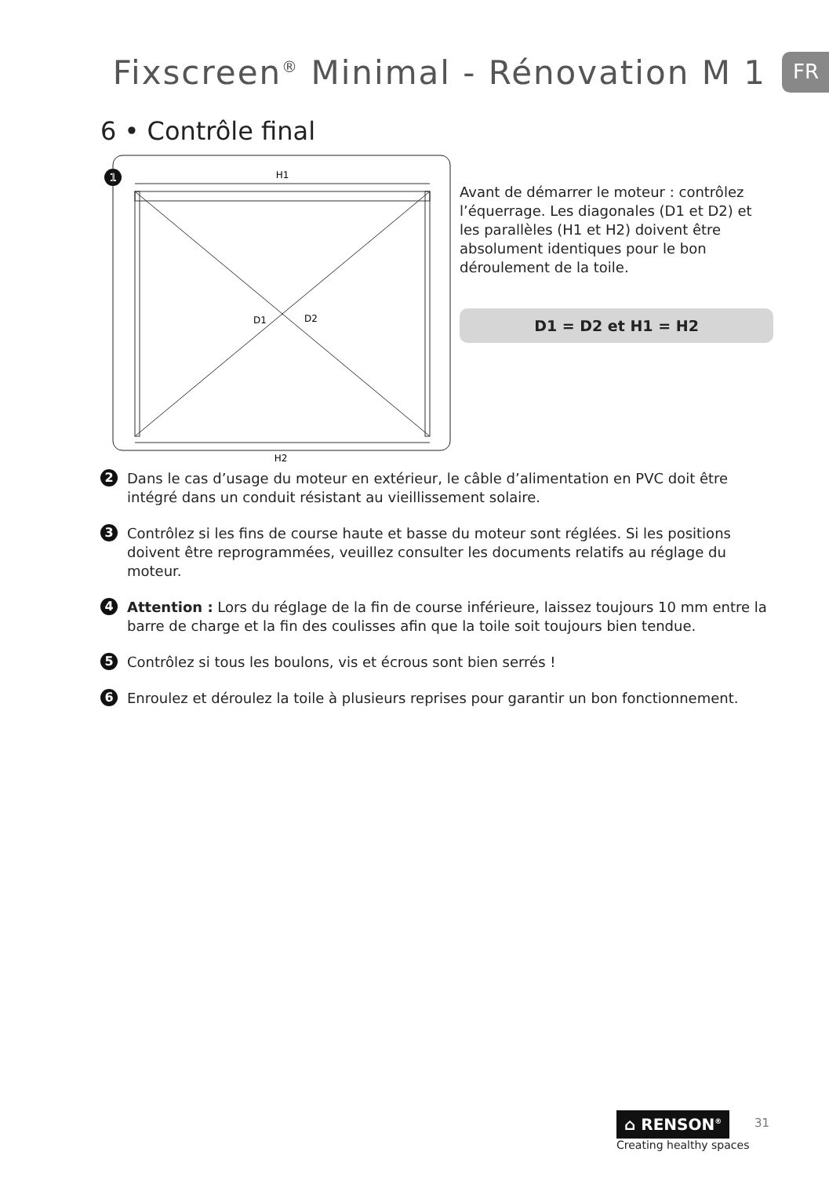Fixscreen<sup>®</sup> Minimal - Rénovation M 1
FR
6 • Contrôle final
1
H1
D1
D2
H2
Avant de démarrer le moteur : contrôlez l’équerrage. Les diagonales (D1 et D2) et les parallèles (H1 et H2) doivent être absolument identiques pour le bon déroulement de la toile.
D1 = D2 et H1 = H2
2 Dans le cas d’usage du moteur en extérieur, le câble d’alimentation en PVC doit être intégré dans un conduit résistant au vieillissement solaire.
3 Contrôlez si les fins de course haute et basse du moteur sont réglées. Si les positions doivent être reprogrammées, veuillez consulter les documents relatifs au réglage du moteur.
4 Attention : Lors du réglage de la fin de course inférieure, laissez toujours 10 mm entre la barre de charge et la fin des coulisses afin que la toile soit toujours bien tendue.
5 Contrôlez si tous les boulons, vis et écrous sont bien serrés !
6 Enroulez et déroulez la toile à plusieurs reprises pour garantir un bon fonctionnement.
⌂ RENSON<sup>®</sup>
Creating healthy spaces
31